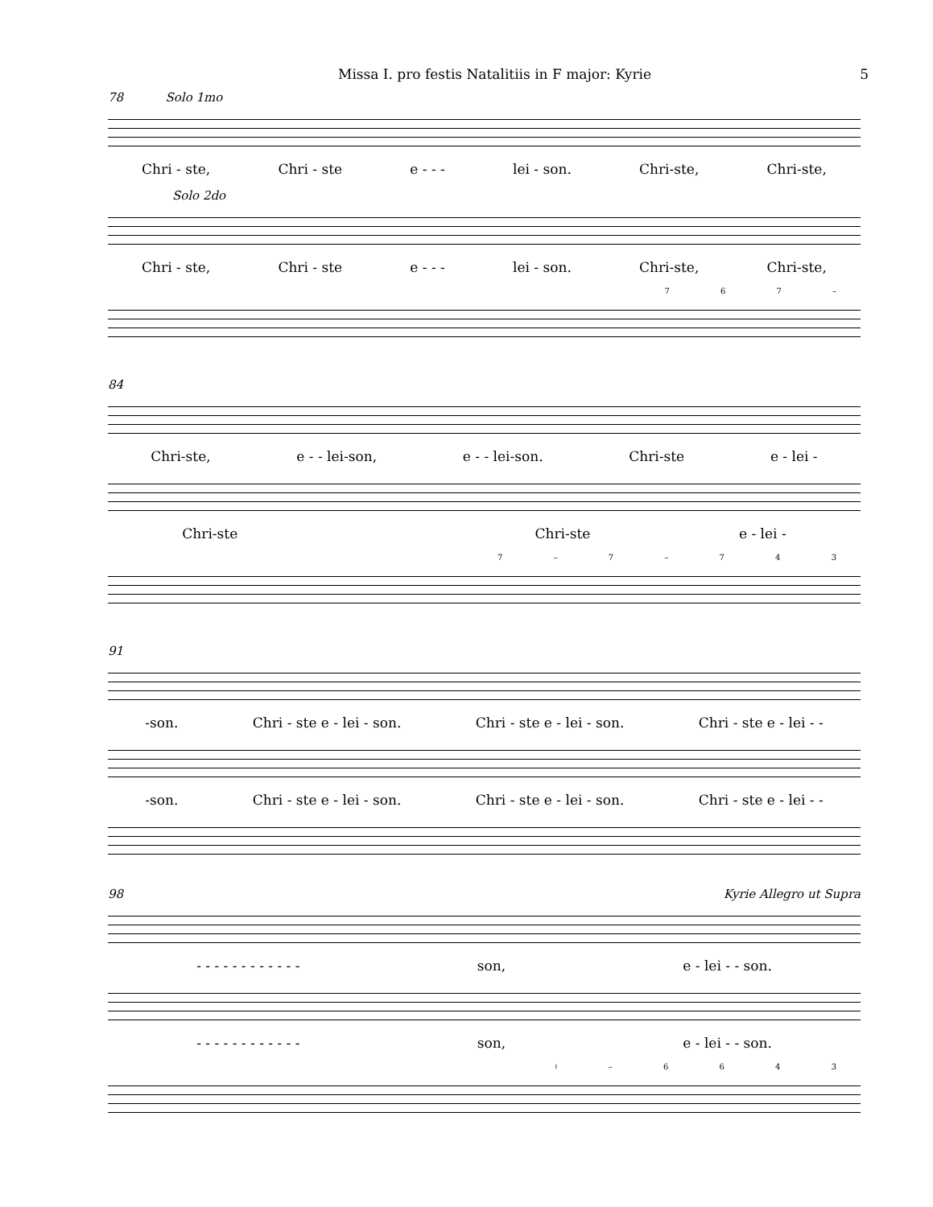Missa I. pro festis Natalitiis in F major: Kyrie 5
78 Solo 1mo
Chri - ste, Chri - ste e - - - lei - son. Chri-ste, Chri-ste,
Solo 2do
Chri - ste, Chri - ste e - - - lei - son. Chri-ste, Chri-ste,
7 6 7 –
84
Chri-ste, e - - lei-son, e - - lei-son. Chri-ste e - lei -
Chri-ste Chri-ste e - lei -
7 – 7 – 7 4 3
91
-son. Chri - ste e - lei - son. Chri - ste e - lei - son. Chri - ste e - lei - -
-son. Chri - ste e - lei - son. Chri - ste e - lei - son. Chri - ste e - lei - -
98 Kyrie Allegro ut Supra
- - - - - - - - - - - - son, e - lei - - son.
- - - - - - - - - - - - son, e - lei - - son.
♮ – 6 6 4 3